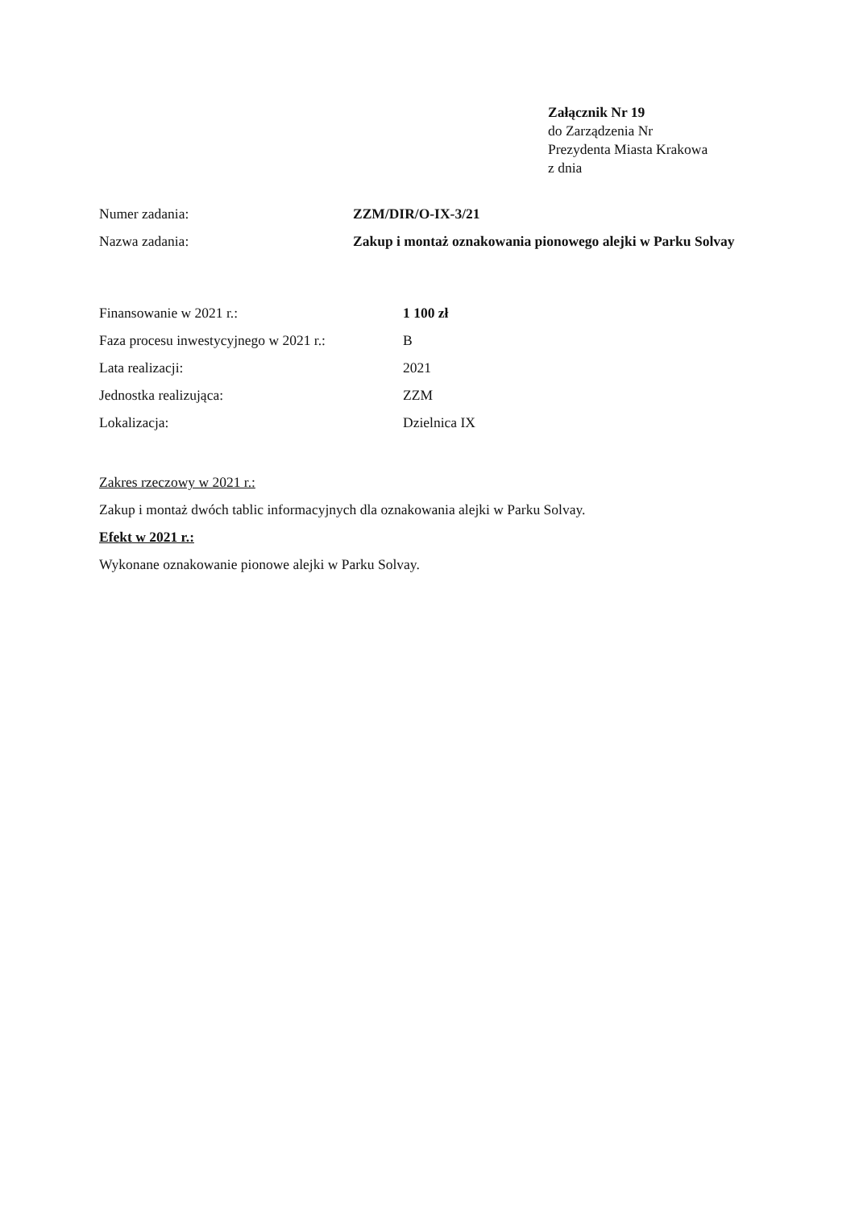Załącznik Nr 19
do Zarządzenia Nr
Prezydenta Miasta Krakowa
z dnia
Numer zadania: ZZM/DIR/O-IX-3/21
Nazwa zadania: Zakup i montaż oznakowania pionowego alejki w Parku Solvay
Finansowanie w 2021 r.: 1 100 zł
Faza procesu inwestycyjnego w 2021 r.:
B
Lata realizacji: 2021
Jednostka realizująca: ZZM
Lokalizacja: Dzielnica IX
Zakres rzeczowy w 2021 r.:
Zakup i montaż dwóch tablic informacyjnych dla oznakowania alejki w Parku Solvay.
Efekt w 2021 r.:
Wykonane oznakowanie pionowe alejki w Parku Solvay.